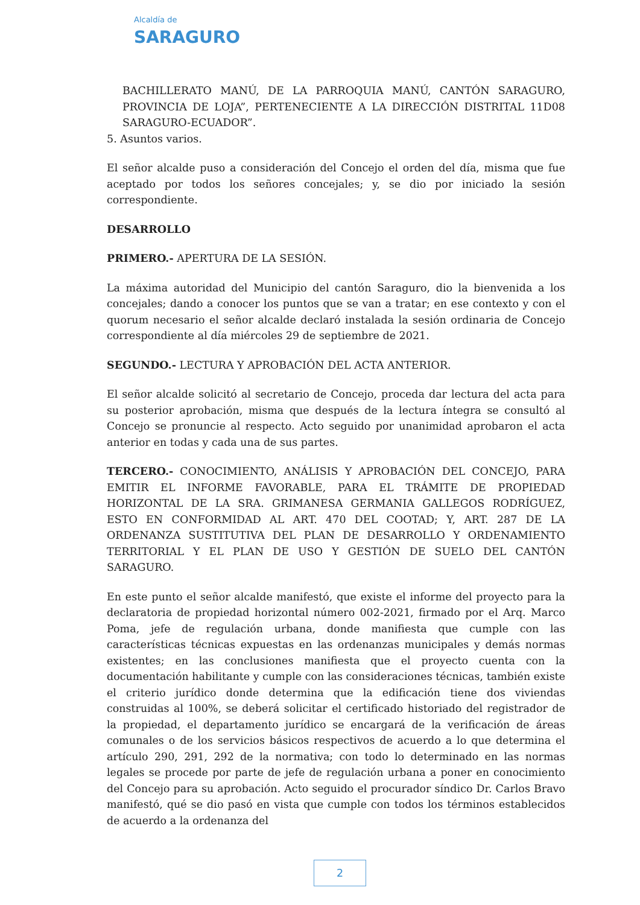Alcaldía de
SARAGURO
BACHILLERATO MANÚ, DE LA PARROQUIA MANÚ, CANTÓN SARAGURO, PROVINCIA DE LOJA”, PERTENECIENTE A LA DIRECCIÓN DISTRITAL 11D08 SARAGURO-ECUADOR”.
5. Asuntos varios.
El señor alcalde puso a consideración del Concejo el orden del día, misma que fue aceptado por todos los señores concejales; y, se dio por iniciado la sesión correspondiente.
DESARROLLO
PRIMERO.- APERTURA DE LA SESIÓN.
La máxima autoridad del Municipio del cantón Saraguro, dio la bienvenida a los concejales; dando a conocer los puntos que se van a tratar; en ese contexto y con el quorum necesario el señor alcalde declaró instalada la sesión ordinaria de Concejo correspondiente al día miércoles 29 de septiembre de 2021.
SEGUNDO.- LECTURA Y APROBACIÓN DEL ACTA ANTERIOR.
El señor alcalde solicitó al secretario de Concejo, proceda dar lectura del acta para su posterior aprobación, misma que después de la lectura íntegra se consultó al Concejo se pronuncie al respecto. Acto seguido por unanimidad aprobaron el acta anterior en todas y cada una de sus partes.
TERCERO.- CONOCIMIENTO, ANÁLISIS Y APROBACIÓN DEL CONCEJO, PARA EMITIR EL INFORME FAVORABLE, PARA EL TRÁMITE DE PROPIEDAD HORIZONTAL DE LA SRA. GRIMANESA GERMANIA GALLEGOS RODRÍGUEZ, ESTO EN CONFORMIDAD AL ART. 470 DEL COOTAD; Y, ART. 287 DE LA ORDENANZA SUSTITUTIVA DEL PLAN DE DESARROLLO Y ORDENAMIENTO TERRITORIAL Y EL PLAN DE USO Y GESTIÓN DE SUELO DEL CANTÓN SARAGURO.
En este punto el señor alcalde manifestó, que existe el informe del proyecto para la declaratoria de propiedad horizontal número 002-2021, firmado por el Arq. Marco Poma, jefe de regulación urbana, donde manifiesta que cumple con las características técnicas expuestas en las ordenanzas municipales y demás normas existentes; en las conclusiones manifiesta que el proyecto cuenta con la documentación habilitante y cumple con las consideraciones técnicas, también existe el criterio jurídico donde determina que la edificación tiene dos viviendas construidas al 100%, se deberá solicitar el certificado historiado del registrador de la propiedad, el departamento jurídico se encargará de la verificación de áreas comunales o de los servicios básicos respectivos de acuerdo a lo que determina el artículo 290, 291, 292 de la normativa; con todo lo determinado en las normas legales se procede por parte de jefe de regulación urbana a poner en conocimiento del Concejo para su aprobación. Acto seguido el procurador síndico Dr. Carlos Bravo manifestó, qué se dio pasó en vista que cumple con todos los términos establecidos de acuerdo a la ordenanza del
2